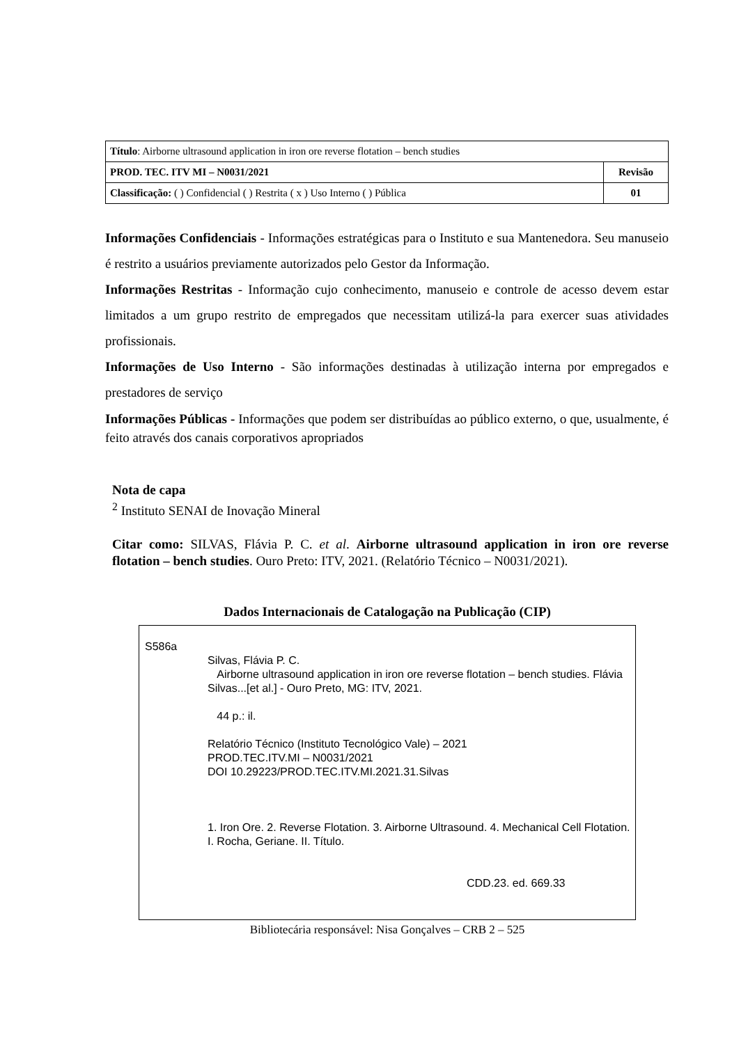| Título : Airborne ultrasound application in iron ore reverse flotation – bench studies | |
| PROD. TEC. ITV MI – N0031/2021 | Revisão |
| Classificação: ( ) Confidencial ( ) Restrita ( x ) Uso Interno ( ) Pública | 01 |
Informações Confidenciais - Informações estratégicas para o Instituto e sua Mantenedora. Seu manuseio é restrito a usuários previamente autorizados pelo Gestor da Informação.
Informações Restritas - Informação cujo conhecimento, manuseio e controle de acesso devem estar limitados a um grupo restrito de empregados que necessitam utilizá-la para exercer suas atividades profissionais.
Informações de Uso Interno - São informações destinadas à utilização interna por empregados e prestadores de serviço
Informações Públicas - Informações que podem ser distribuídas ao público externo, o que, usualmente, é feito através dos canais corporativos apropriados
Nota de capa
<sup>2</sup> Instituto SENAI de Inovação Mineral
Citar como: SILVAS, Flávia P. C. et al. Airborne ultrasound application in iron ore reverse flotation – bench studies. Ouro Preto: ITV, 2021. (Relatório Técnico – N0031/2021).
Dados Internacionais de Catalogação na Publicação (CIP)
S586a
Silvas, Flávia P. C.
Airborne ultrasound application in iron ore reverse flotation – bench studies. Flávia Silvas...[et al.] - Ouro Preto, MG: ITV, 2021.
44 p.: il.
Relatório Técnico (Instituto Tecnológico Vale) – 2021
PROD.TEC.ITV.MI – N0031/2021
DOI 10.29223/PROD.TEC.ITV.MI.2021.31.Silvas
1. Iron Ore. 2. Reverse Flotation. 3. Airborne Ultrasound. 4. Mechanical Cell Flotation. I. Rocha, Geriane. II. Título.
CDD.23. ed. 669.33
Bibliotecária responsável: Nisa Gonçalves – CRB 2 – 525